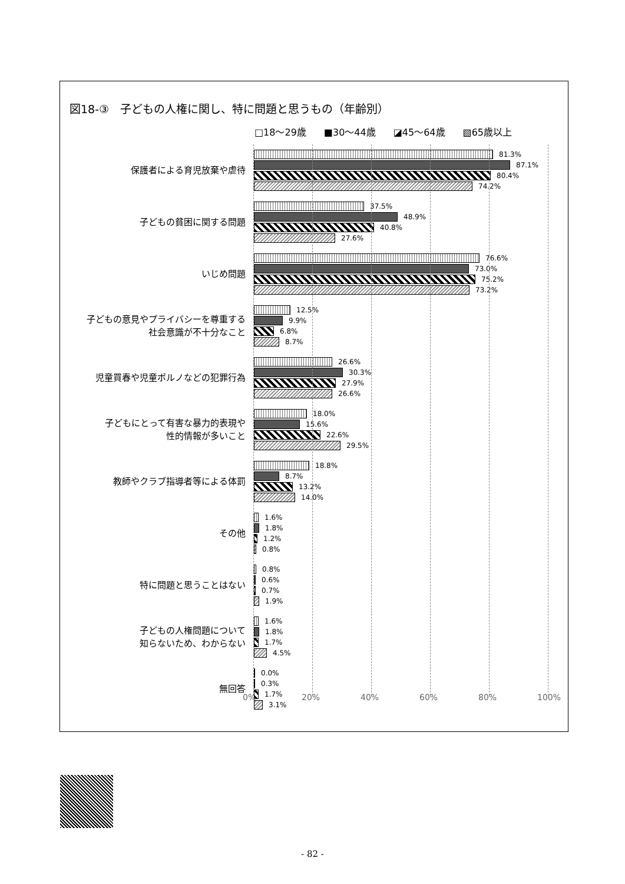図18-③　子どもの人権に関し、特に問題と思うもの（年齢別）
□18～29歳 ■30～44歳 ◪45～64歳 ▧65歳以上
保護者による育児放棄や虐待
81.3%
87.1%
80.4%
74.2%
子どもの貧困に関する問題
37.5%
48.9%
40.8%
27.6%
いじめ問題
76.6%
73.0%
75.2%
73.2%
子どもの意見やプライバシーを尊重する
社会意識が不十分なこと
12.5%
9.9%
6.8%
8.7%
児童買春や児童ポルノなどの犯罪行為
26.6%
30.3%
27.9%
26.6%
子どもにとって有害な暴力的表現や
性的情報が多いこと
18.0%
15.6%
22.6%
29.5%
教師やクラブ指導者等による体罰
18.8%
8.7%
13.2%
14.0%
その他
1.6%
1.8%
1.2%
0.8%
特に問題と思うことはない
0.8%
0.6%
0.7%
1.9%
子どもの人権問題について
知らないため、わからない
1.6%
1.8%
1.7%
4.5%
無回答
0.0%
0.3%
1.7%
3.1%
0% 20% 40% 60% 80% 100%
- 82 -